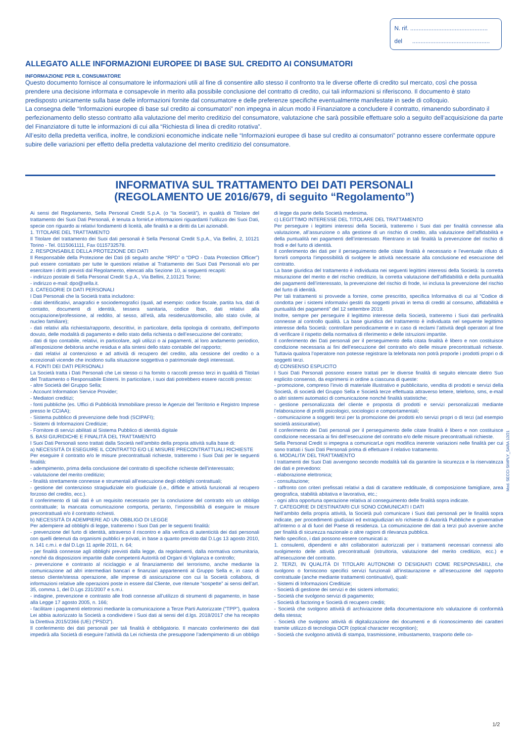N. rif. ...............................................
del ...............................................
ALLEGATO ALLE INFORMAZIONI EUROPEE DI BASE SUL CREDITO AI CONSUMATORI
INFORMAZIONE PER IL CONSUMATORE
Questo documento fornisce al consumatore le informazioni utili al fine di consentire allo stesso il confronto tra le diverse offerte di credito sul mercato, così che possa prendere una decisione informata e consapevole in merito alla possibile conclusione del contratto di credito, cui tali informazioni si riferiscono. Il documento è stato predisposto unicamente sulla base delle informazioni fornite dal consumatore e delle preferenze specifiche eventualmente manifestate in sede di colloquio.
La consegna delle “Informazioni europee di base sul credito ai consumatori” non impegna in alcun modo il Finanziatore a concludere il contratto, rimanendo subordinato il perfezionamento dello stesso contratto alla valutazione del merito creditizio del consumatore, valutazione che sarà possibile effettuare solo a seguito dell’acquisizione da parte del Finanziatore di tutte le informazioni di cui alla “Richiesta di linea di credito rotativa”.
All’esito della predetta verifica, inoltre, le condizioni economiche indicate nelle “Informazioni europee di base sul credito ai consumatori” potranno essere confermate oppure subire delle variazioni per effetto della predetta valutazione del merito creditizio del consumatore.
INFORMATIVA SUL TRATTAMENTO DEI DATI PERSONALI
(REGOLAMENTO UE 2016/679, di seguito “Regolamento”)
Ai sensi del Regolamento, Sella Personal Credit S.p.A. (o “la Società”), in qualità di Titolare del trattamento dei Suoi Dati Personali, è tenuta a fornirLe informazioni riguardanti l’utilizzo dei Suoi Dati, specie con riguardo ai relativi fondamenti di liceità, alle finalità e ai diritti da Lei azionabili.
1. TITOLARE DEL TRATTAMENTO
Il Titolare del trattamento dei Suoi dati personali è Sella Personal Credit S.p.A., Via Bellini, 2, 10121 Torino - Tel. 0115061111, Fax 0115732578.
2. RESPONSABILE DELLA PROTEZIONE DEI DATI
Il Responsabile della Protezione dei Dati (di seguito anche “RPD” o “DPO - Data Protection Officer”) può essere contattato per tutte le questioni relative al Trattamento dei Suoi Dati Personali e/o per esercitare i diritti previsti dal Regolamento, elencati alla Sezione 10, ai seguenti recapiti:
- indirizzo postale di Sella Personal Credit S.p.A., Via Bellini, 2,10121 Torino;
- indirizzo e-mail: dpo@sella.it.
3. CATEGORIE DI DATI PERSONALI
I Dati Personali che la Società tratta includono:
- dati identificativi, anagrafici e sociodemografici (quali, ad esempio: codice fiscale, partita Iva, dati di contatto, documenti di identità, tessera sanitaria, codice Iban, dati relativi alla occupazione/professione, al reddito, al sesso, all’età, alla residenza/domicilio, allo stato civile, al nucleo familiare);
- dati relativi alla richiesta/rapporto, descrittivi, in particolare, della tipologia di contratto, dell’importo dovuto, delle modalità di pagamento e dello stato della richiesta o dell’esecuzione del contratto;
- dati di tipo contabile, relativi, in particolare, agli utilizzi o ai pagamenti, al loro andamento periodico, all’esposizione debitoria anche residua e alla sintesi dello stato contabile del rapporto;
- dati relativi al contenzioso e ad attività di recupero del credito, alla cessione del credito o a eccezionali vicende che incidono sulla situazione soggettiva o patrimoniale degli interessati.
4. FONTI DEI DATI PERSONALI
La Società tratta i Dati Personali che Lei stesso ci ha fornito o raccolti presso terzi in qualità di Titolari del Trattamento o Responsabile Esterni. In particolare, i suoi dati potrebbero essere raccolti presso:
- altre Società del Gruppo Sella;
- Account Information Service Provider;
- Mediatori creditizi;
- fonti pubbliche (es. Uffici di Pubblicità Immobiliare presso le Agenzie del Territorio e Registro Imprese presso le CCIAA);
- Sistema pubblico di prevenzione delle frodi (SCIPAFI);
- Sistemi di Informazioni Creditizie;
- Fornitore di servizi abilitati al Sistema Pubblico di identità digitale
5. BASI GIURIDICHE E FINALITÀ DEL TRATTAMENTO
I Suoi Dati Personali sono trattati dalla Società nell’ambito della propria attività sulla base di:
a) NECESSITÀ DI ESEGUIRE IL CONTRATTO E/O LE MISURE PRECONTRATTUALI RICHIESTE
Per eseguire il contratto e/o le misure precontrattuali richieste, tratteremo i Suoi Dati per le seguenti finalità:
- adempimento, prima della conclusione del contratto di specifiche richieste dell’interessato;
- valutazione del merito creditizio;
- finalità strettamente connesse e strumentali all’esecuzione degli obblighi contrattuali;
- gestione del contenzioso stragiudiziale e/o giudiziale (i.e., diffide e attività funzionali al recupero forzoso del credito, ecc.).
Il conferimento di tali dati è un requisito necessario per la conclusione del contratto e/o un obbligo contrattuale; la mancata comunicazione comporta, pertanto, l’impossibilità di eseguire le misure precontrattuali e/o il contratto richiesti.
b) NECESSITÀ DI ADEMPIERE AD UN OBBLIGO DI LEGGE
Per adempiere ad obblighi di legge, tratteremo i Suoi Dati per le seguenti finalità:
- prevenzione del furto di identità, attraverso il riscontro e alla verifica di autenticità dei dati personali con quelli detenuti da organismi pubblici e privati, in base a quanto previsto dal D.Lgs 13 agosto 2010, n. 141 c.m.i. e dal D.Lgs 11 aprile 2011, n. 64;
- per finalità connesse agli obblighi previsti dalla legge, da regolamenti, dalla normativa comunitaria, nonché da disposizioni impartite dalle competenti Autorità od Organi di Vigilanza e controllo;
- prevenzione e contrasto al riciclaggio e al finanziamento del terrorismo, anche mediante la comunicazione ad altri intermediari bancari e finanziari appartenenti al Gruppo Sella e, in caso di stesso cliente/stessa operazione, alle imprese di assicurazione con cui la Società collabora, di informazioni relative alle operazioni poste in essere dal Cliente, ove ritenute “sospette” ai sensi dell’art. 35, comma 1, del D.Lgs 231/2007 e s.m.i.
- indagine, prevenzione e contrasto alle frodi connesse all’utilizzo di strumenti di pagamento, in base alla Legge 17 agosto 2005, n. 166;
- facilitare i pagamenti elettronici mediante la comunicazione a Terze Parti Autorizzate (“TPP”), qualora Lei abbia autorizzato la Società a condividere i Suoi dati ai sensi del d.lgs. 2018/2017 che ha recepito la Direttiva 2015/2366 (UE) (“PSD2”).
Il conferimento dei dati personali per tali finalità è obbligatorio. Il mancato conferimento dei dati impedirà alla Società di eseguire l’attività da Lei richiesta che presuppone l’adempimento di un obbligo di legge da parte della Società medesima.
c) LEGITTIMO INTERESSE DEL TITOLARE DEL TRATTAMENTO
Per perseguire i legittimi interessi della Società, tratteremo i Suoi dati per finalità connesse alla valutazione, all’assunzione o alla gestione di un rischio di credito, alla valutazione dell’affidabilità e della puntualità nei pagamenti dell’interessato. Rientrano in tali finalità la prevenzione del rischio di frodi e del furto di identità.
Il conferimento dei dati per il perseguimento delle citate finalità è necessario e l’eventuale rifiuto di fornirli comporta l’impossibilità di svolgere le attività necessarie alla conclusione ed esecuzione del contratto.
La base giuridica del trattamento è individuata nei seguenti legittimi interessi della Società: la corretta misurazione del merito e del rischio creditizio, la corretta valutazione dell’affidabilità e della puntualità dei pagamenti dell’interessato, la prevenzione del rischio di frode, ivi inclusa la prevenzione del rischio del furto di identità.
Per tali trattamenti si provvede a fornire, come prescritto, specifica Informativa di cui al “Codice di condotta per i sistemi informativi gestiti da soggetti privati in tema di crediti al consumo, affidabilità e puntualità dei pagamenti” del 12 settembre 2019.
Inoltre, sempre per perseguire il legittimo interesse della Società, tratteremo i Suoi dati perfinalità connesse al controllo qualità. La base giuridica del trattamento è individuata nel seguente legittimo interesse della Società: controllare periodicamente e in caso di reclami l’attività degli operatori al fine di verificare il rispetto della normativa di riferimento e delle istruzioni impartite.
Il conferimento dei Dati personali per il perseguimento della citata finalità è libero e non costituisce condizione necessaria ai fini dell’esecuzione del contratto e/o delle misure precontrattuali richieste. Tuttavia qualora l’operatore non potesse registrare la telefonata non potrà proporle i prodotti propri o di soggetti terzi.
d) CONSENSO ESPLICITO
I Suoi Dati Personali possono essere trattati per le diverse finalità di seguito elencate dietro Suo esplicito consenso, da esprimersi in ordine a ciascuna di queste:
- promozione, compreso l’invio di materiale illustrativo e pubblicitario, vendita di prodotti e servizi della Società, di società del Gruppo Sella e Società terze effettuata attraverso lettere, telefono, sms, e-mail o altri sistemi automatici di comunicazione nonché finalità statistiche;
- gestione personalizzata del cliente e proposta di prodotti e servizi personalizzati mediante l’elaborazione di profili psicologici, sociologici e comportamentali;
- comunicazione a soggetti terzi per la promozione dei prodotti e/o servizi propri o di terzi (ad esempio società assicurative).
Il conferimento dei Dati personali per il perseguimento delle citate finalità è libero e non costituisce condizione necessaria ai fini dell’esecuzione del contratto e/o delle misure precontrattuali richieste.
Sella Personal Credit si impegna a comunicarLe ogni modifica inerente variazioni nelle finalità per cui sono trattati i Suoi Dati Personali prima di effettuare il relativo trattamento.
6. MODALITA’ DEL TRATTAMENTO
I trattamenti dei Suoi Dati avvengono secondo modalità tali da garantire la sicurezza e la riservatezza dei dati e prevedono:
- elaborazione elettronica;
- consultazione;
- raffronto con criteri prefissati relativi a dati di carattere reddituale, di composizione famigliare, area geografica, stabilità abitativa e lavorativa, etc.;
- ogni altra opportuna operazione relativa al conseguimento delle finalità sopra indicate.
7. CATEGORIE DI DESTINATARI CUI SONO COMUNICATI I DATI
Nell’ambito della propria attività, la Società può comunicare i Suoi dati personali per le finalità sopra indicate, per procedimenti giudiziari ed extragiudiziari e/o richieste di Autorità Pubbliche e governative all’interno o al di fuori del Paese di residenza. La comunicazione dei dati a terzi può avvenire anche per finalità di sicurezza nazionale o altre ragioni di rilevanza pubblica.
Nello specifico, i dati possono essere comunicati a:
1. consulenti, dipendenti e altri collaboratori autorizzati per i trattamenti necessari connessi allo svolgimento delle attività precontrattuali (istruttoria, valutazione del merito creditizio, ecc.) e all’esecuzione del contratto.
2. TERZI, IN QUALITÀ DI TITOLARI AUTONOMI O DESIGNATI COME RESPONSABILI, che svolgono o forniscono specifici servizi funzionali all’instaurazione e all’esecuzione del rapporto contrattuale (anche mediante trattamenti continuativi), quali:
- Sistemi di Informazioni Creditizie;
- Società di gestione dei servizi e dei sistemi informatici;
- Società che svolgono servizi di pagamento;
- Società di factoring e Società di recupero crediti;
- Società che svolgono attività di archiviazione della documentazione e/o valutazione di conformità della stessa;
- Società che svolgono attività di digitalizzazione dei documenti e di riconoscimento dei caratteri tramite utilizzo di tecnologia OCR (optical character recognition);
- Società che svolgono attività di stampa, trasmissione, imbustamento, trasporto delle co-
Mod. SECCI SIMPLY_SARA 12/21
1/2